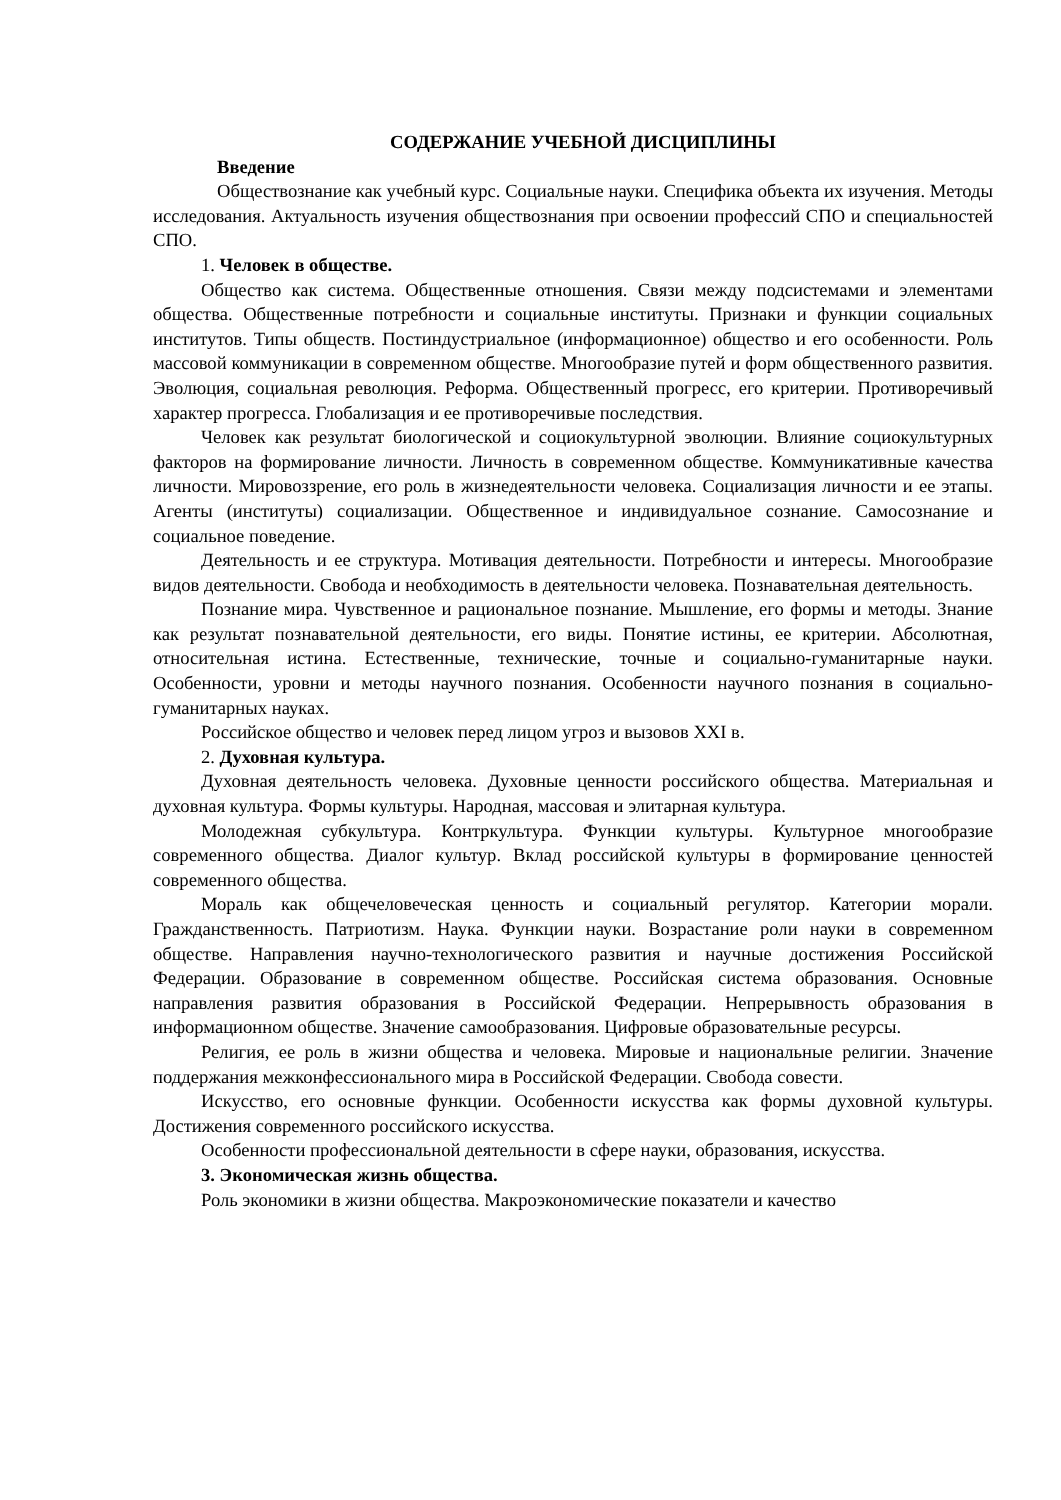СОДЕРЖАНИЕ УЧЕБНОЙ ДИСЦИПЛИНЫ
Введение
Обществознание как учебный курс. Социальные науки. Специфика объекта их изучения. Методы исследования. Актуальность изучения обществознания при освоении профессий СПО и специальностей СПО.
1. Человек в обществе.
Общество как система. Общественные отношения. Связи между подсистемами и элементами общества. Общественные потребности и социальные институты. Признаки и функции социальных институтов. Типы обществ. Постиндустриальное (информационное) общество и его особенности. Роль массовой коммуникации в современном обществе. Многообразие путей и форм общественного развития. Эволюция, социальная революция. Реформа. Общественный прогресс, его критерии. Противоречивый характер прогресса. Глобализация и ее противоречивые последствия.
Человек как результат биологической и социокультурной эволюции. Влияние социокультурных факторов на формирование личности. Личность в современном обществе. Коммуникативные качества личности. Мировоззрение, его роль в жизнедеятельности человека. Социализация личности и ее этапы. Агенты (институты) социализации. Общественное и индивидуальное сознание. Самосознание и социальное поведение.
Деятельность и ее структура. Мотивация деятельности. Потребности и интересы. Многообразие видов деятельности. Свобода и необходимость в деятельности человека. Познавательная деятельность.
Познание мира. Чувственное и рациональное познание. Мышление, его формы и методы. Знание как результат познавательной деятельности, его виды. Понятие истины, ее критерии. Абсолютная, относительная истина. Естественные, технические, точные и социально-гуманитарные науки. Особенности, уровни и методы научного познания. Особенности научного познания в социально-гуманитарных науках.
Российское общество и человек перед лицом угроз и вызовов XXI в.
2. Духовная культура.
Духовная деятельность человека. Духовные ценности российского общества. Материальная и духовная культура. Формы культуры. Народная, массовая и элитарная культура.
Молодежная субкультура. Контркультура. Функции культуры. Культурное многообразие современного общества. Диалог культур. Вклад российской культуры в формирование ценностей современного общества.
Мораль как общечеловеческая ценность и социальный регулятор. Категории морали. Гражданственность. Патриотизм. Наука. Функции науки. Возрастание роли науки в современном обществе. Направления научно-технологического развития и научные достижения Российской Федерации. Образование в современном обществе. Российская система образования. Основные направления развития образования в Российской Федерации. Непрерывность образования в информационном обществе. Значение самообразования. Цифровые образовательные ресурсы.
Религия, ее роль в жизни общества и человека. Мировые и национальные религии. Значение поддержания межконфессионального мира в Российской Федерации. Свобода совести.
Искусство, его основные функции. Особенности искусства как формы духовной культуры. Достижения современного российского искусства.
Особенности профессиональной деятельности в сфере науки, образования, искусства.
3. Экономическая жизнь общества.
Роль экономики в жизни общества. Макроэкономические показатели и качество